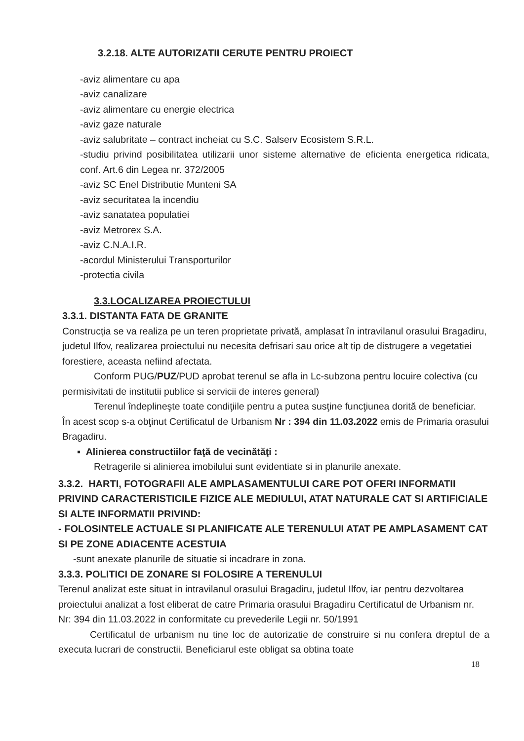3.2.18. ALTE AUTORIZATII CERUTE PENTRU PROIECT
-aviz alimentare cu apa
-aviz canalizare
-aviz alimentare cu energie electrica
-aviz gaze naturale
-aviz salubritate – contract incheiat cu S.C. Salserv Ecosistem S.R.L.
-studiu privind posibilitatea utilizarii unor sisteme alternative de eficienta energetica ridicata, conf. Art.6 din Legea nr. 372/2005
-aviz SC Enel Distributie Munteni SA
-aviz securitatea la incendiu
-aviz sanatatea populatiei
-aviz Metrorex S.A.
-aviz C.N.A.I.R.
-acordul Ministerului Transporturilor
-protectia civila
3.3.LOCALIZAREA PROIECTULUI
3.3.1. DISTANTA FATA DE GRANITE
Construcţia se va realiza pe un teren proprietate privată, amplasat în intravilanul orasului Bragadiru, judetul Ilfov, realizarea proiectului nu necesita defrisari sau orice alt tip de distrugere a vegetatiei forestiere, aceasta nefiind afectata.
Conform PUG/PUZ/PUD aprobat terenul se afla in Lc-subzona pentru locuire colectiva (cu permisivitati de institutii publice si servicii de interes general)
Terenul îndeplineşte toate condiţiile pentru a putea susţine funcţiunea dorită de beneficiar.
În acest scop s-a obţinut Certificatul de Urbanism Nr : 394 din 11.03.2022 emis de Primaria orasului Bragadiru.
▪ Alinierea constructiilor faţă de vecinătăţi :
Retragerile si alinierea imobilului sunt evidentiate si in planurile anexate.
3.3.2. HARTI, FOTOGRAFII ALE AMPLASAMENTULUI CARE POT OFERI INFORMATII PRIVIND CARACTERISTICILE FIZICE ALE MEDIULUI, ATAT NATURALE CAT SI ARTIFICIALE SI ALTE INFORMATII PRIVIND:
- FOLOSINTELE ACTUALE SI PLANIFICATE ALE TERENULUI ATAT PE AMPLASAMENT CAT SI PE ZONE ADIACENTE ACESTUIA
-sunt anexate planurile de situatie si incadrare in zona.
3.3.3. POLITICI DE ZONARE SI FOLOSIRE A TERENULUI
Terenul analizat este situat in intravilanul orasului Bragadiru, judetul Ilfov, iar pentru dezvoltarea proiectului analizat a fost eliberat de catre Primaria orasului Bragadiru Certificatul de Urbanism nr. Nr: 394 din 11.03.2022 in conformitate cu prevederile Legii nr. 50/1991
Certificatul de urbanism nu tine loc de autorizatie de construire si nu confera dreptul de a executa lucrari de constructii. Beneficiarul este obligat sa obtina toate
18